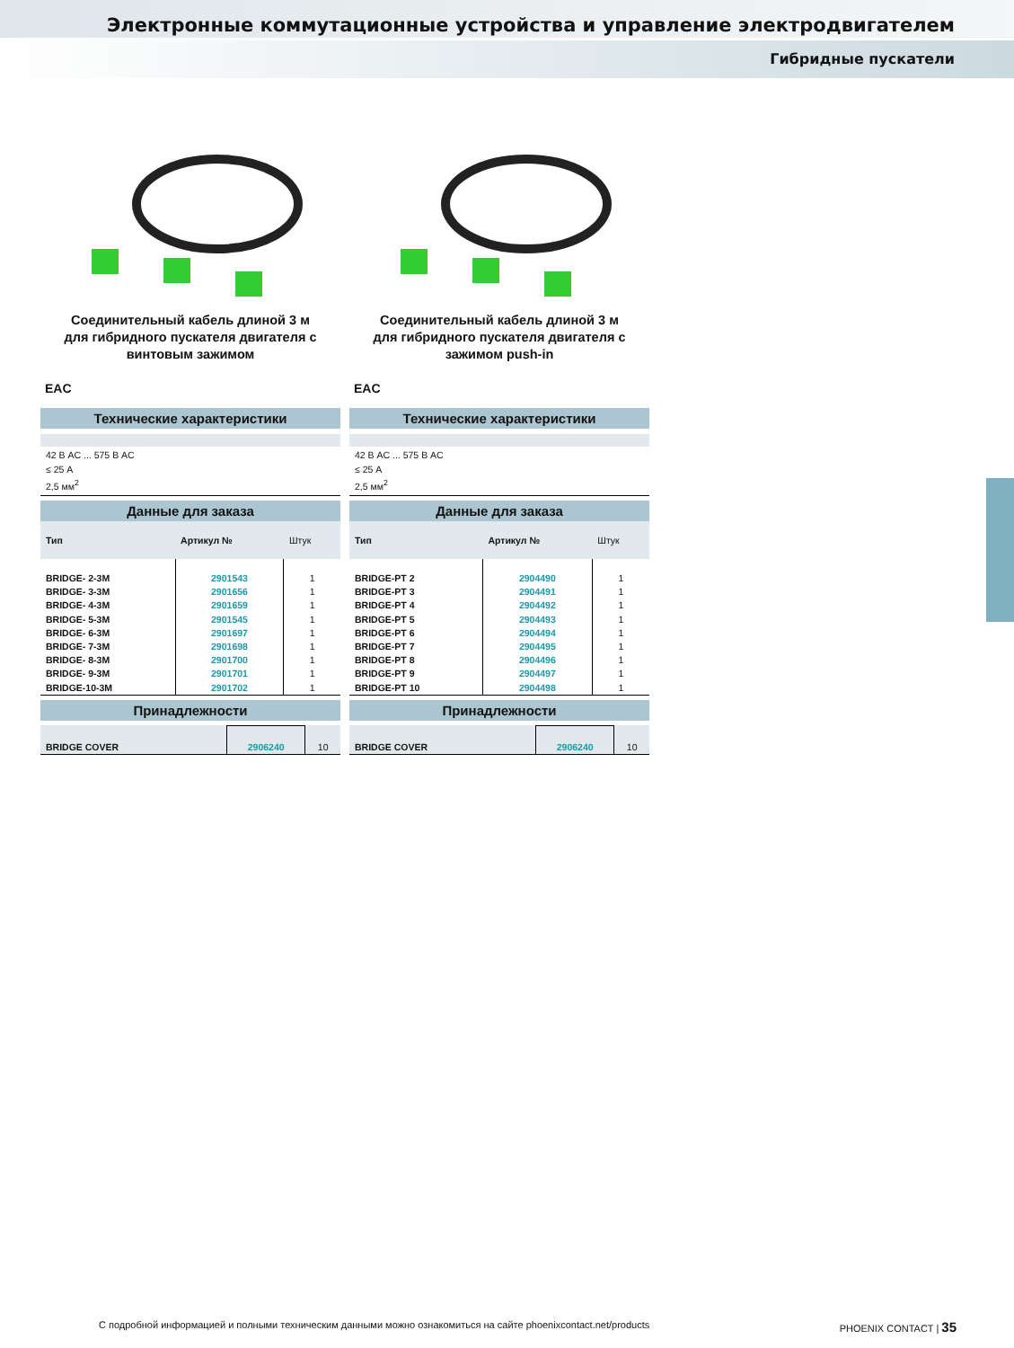Электронные коммутационные устройства и управление электродвигателем
Гибридные пускатели
Соединительный кабель длиной 3 м
для гибридного пускателя двигателя с
винтовым зажимом
EAC
Технические характеристики
42 В AC ... 575 В AC
≤ 25 А
2,5 мм<sup>2</sup>
Данные для заказа
| Тип | Артикул № | Штук |
| --- | --- | --- |
| BRIDGE- 2-3M | 2901543 | 1 |
| BRIDGE- 3-3M | 2901656 | 1 |
| BRIDGE- 4-3M | 2901659 | 1 |
| BRIDGE- 5-3M | 2901545 | 1 |
| BRIDGE- 6-3M | 2901697 | 1 |
| BRIDGE- 7-3M | 2901698 | 1 |
| BRIDGE- 8-3M | 2901700 | 1 |
| BRIDGE- 9-3M | 2901701 | 1 |
| BRIDGE-10-3M | 2901702 | 1 |
Принадлежности
| BRIDGE COVER | 2906240 | 10 |
Соединительный кабель длиной 3 м
для гибридного пускателя двигателя с
зажимом push-in
EAC
Технические характеристики
42 В AC ... 575 В AC
≤ 25 А
2,5 мм<sup>2</sup>
Данные для заказа
| Тип | Артикул № | Штук |
| --- | --- | --- |
| BRIDGE-PT 2 | 2904490 | 1 |
| BRIDGE-PT 3 | 2904491 | 1 |
| BRIDGE-PT 4 | 2904492 | 1 |
| BRIDGE-PT 5 | 2904493 | 1 |
| BRIDGE-PT 6 | 2904494 | 1 |
| BRIDGE-PT 7 | 2904495 | 1 |
| BRIDGE-PT 8 | 2904496 | 1 |
| BRIDGE-PT 9 | 2904497 | 1 |
| BRIDGE-PT 10 | 2904498 | 1 |
Принадлежности
| BRIDGE COVER | 2906240 | 10 |
С подробной информацией и полными техническим данными можно ознакомиться на сайте phoenixcontact.net/products PHOENIX CONTACT | 35